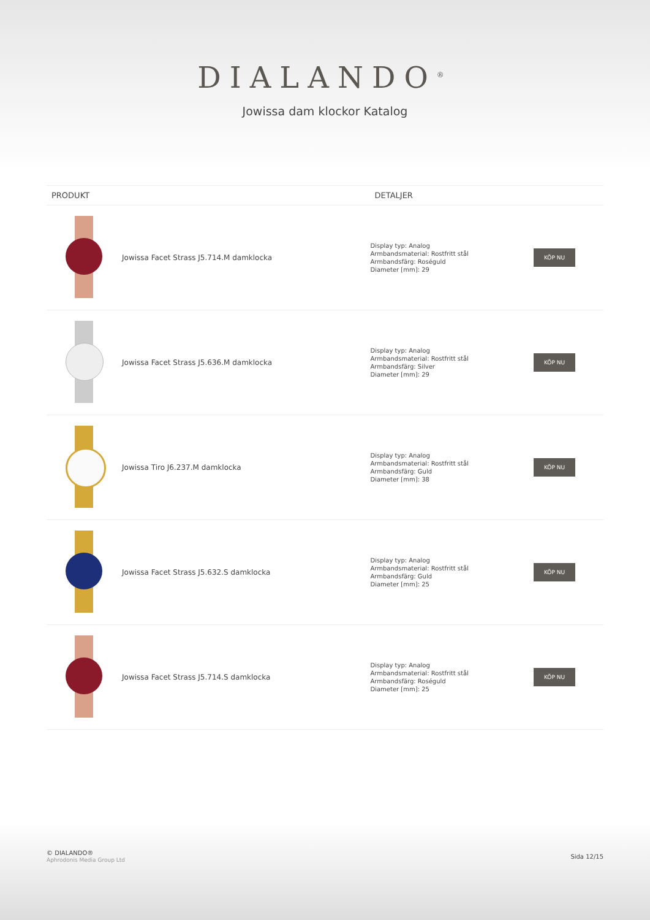DIALANDO<sup>®</sup>
Jowissa dam klockor Katalog
| PRODUKT | | DETALJER | |
| --- | --- | --- | --- |
| | Jowissa Facet Strass J5.714.M damklocka | Display typ: Analog Armbandsmaterial: Rostfritt stål Armbandsfärg: Roséguld Diameter [mm]: 29 | KÖP NU |
| | Jowissa Facet Strass J5.636.M damklocka | Display typ: Analog Armbandsmaterial: Rostfritt stål Armbandsfärg: Silver Diameter [mm]: 29 | KÖP NU |
| | Jowissa Tiro J6.237.M damklocka | Display typ: Analog Armbandsmaterial: Rostfritt stål Armbandsfärg: Guld Diameter [mm]: 38 | KÖP NU |
| | Jowissa Facet Strass J5.632.S damklocka | Display typ: Analog Armbandsmaterial: Rostfritt stål Armbandsfärg: Guld Diameter [mm]: 25 | KÖP NU |
| | Jowissa Facet Strass J5.714.S damklocka | Display typ: Analog Armbandsmaterial: Rostfritt stål Armbandsfärg: Roséguld Diameter [mm]: 25 | KÖP NU |
© DIALANDO®
Aphrodonis Media Group Ltd
Sida 12/15